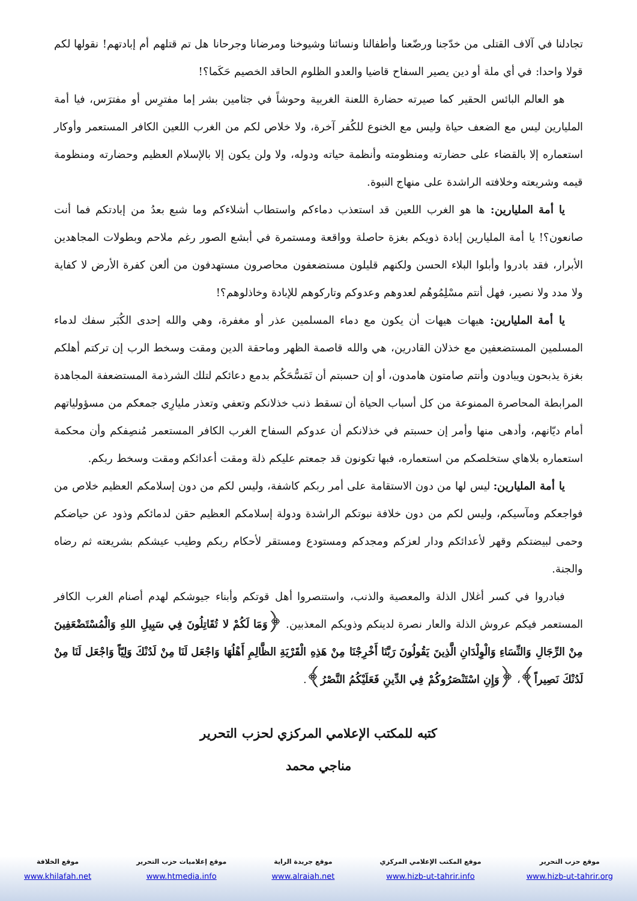تجادلنا في آلاف القتلى من خدّجنا ورضّعنا وأطفالنا ونسائنا وشيوخنا ومرضانا وجرحانا هل تم قتلهم أم إبادتهم! نقولها لكم قولا واحدا: في أي ملة أو دين يصير السفاح قاضيا والعدو الظلوم الحاقد الخصيم حَكَما؟!
هو العالم البائس الحقير كما صيرته حضارة اللعنة الغربية وحوشاً في جثامين بشر إما مفترِس أو مفترَس، فيا أمة المليارين ليس مع الضعف حياة وليس مع الخنوع للكُفر آخرة، ولا خلاص لكم من الغرب اللعين الكافر المستعمر وأوكار استعماره إلا بالقضاء على حضارته ومنظومته وأنظمة حياته ودوله، ولا ولن يكون إلا بالإسلام العظيم وحضارته ومنظومة قيمه وشريعته وخلافته الراشدة على منهاج النبوة.
يا أمة المليارين: ها هو الغرب اللعين قد استعذب دماءكم واستطاب أشلاءكم وما شبع بعدُ من إبادتكم فما أنت صانعون؟! يا أمة المليارين إبادة ذويكم بغزة حاصلة وواقعة ومستمرة في أبشع الصور رغم ملاحم وبطولات المجاهدين الأبرار، فقد بادروا وأبلوا البلاء الحسن ولكنهم قليلون مستضعفون محاصرون مستهدفون من ألعن كفرة الأرض لا كفاية ولا مدد ولا نصير، فهل أنتم مسْلِمُوهُم لعدوهم وعدوكم وتاركوهم للإبادة وخاذلوهم؟!
يا أمة المليارين: هيهات هيهات أن يكون مع دماء المسلمين عذر أو مغفرة، وهي والله إحدى الكُبَر سفك لدماء المسلمين المستضعفين مع خذلان القادرين، هي والله قاصمة الظهر وماحقة الدين ومقت وسخط الرب إن تركتم أهلكم بغزة يذبحون ويبادون وأنتم صامتون هامدون، أو إن حسبتم أن تَمَسُّحَكُم بدمع دعائكم لتلك الشرذمة المستضعفة المجاهدة المرابطة المحاصرة الممنوعة من كل أسباب الحياة أن تسقط ذنب خذلانكم وتعفي وتعذر مليارِي جمعكم من مسؤولياتهم أمام ديّانهم، وأدهى منها وأمر إن حسبتم في خذلانكم أن عدوكم السفاح الغرب الكافر المستعمر مُنصِفكم وأن محكمة استعماره بلاهاي ستخلصكم من استعماره، فبها تكونون قد جمعتم عليكم ذلة ومقت أعدائكم ومقت وسخط ربكم.
يا أمة المليارين: ليس لها من دون الاستقامة على أمر ربكم كاشفة، وليس لكم من دون إسلامكم العظيم خلاص من فواجعكم ومآسيكم، وليس لكم من دون خلافة نبوتكم الراشدة ودولة إسلامكم العظيم حقن لدمائكم وذود عن حياضكم وحمى لبيضتكم وقهر لأعدائكم ودار لعزكم ومجدكم ومستودع ومستقر لأحكام ربكم وطيب عيشكم بشريعته ثم رضاه والجنة.
فبادروا في كسر أغلال الذلة والمعصية والذنب، واستنصروا أهل قوتكم وأبناء جيوشكم لهدم أصنام الغرب الكافر المستعمر فيكم عروش الذلة والعار نصرة لدينكم وذويكم المعذبين. ﴿وَمَا لَكُمْ لا تُقَاتِلُونَ فِي سَبِيلِ اللهِ وَالْمُسْتَضْعَفِينَ مِنْ الرِّجَالِ وَالنِّسَاءِ وَالْوِلْدَانِ الَّذِينَ يَقُولُونَ رَبَّنَا أَخْرِجْنَا مِنْ هَذِهِ الْقَرْيَةِ الظَّالِمِ أَهْلُهَا وَاجْعَل لَنَا مِنْ لَدُنْكَ وَلِيّاً وَاجْعَل لَنَا مِنْ لَدُنْكَ نَصِيراً﴾، ﴿وَإِنِ اسْتَنْصَرُوكُمْ فِي الدِّينِ فَعَلَيْكُمُ النَّصْرُ﴾.
كتبه للمكتب الإعلامي المركزي لحزب التحرير
مناجي محمد
موقع حزب التحرير
www.hizb-ut-tahrir.org
موقع المكتب الإعلامي المركزي
www.hizb-ut-tahrir.info
موقع جريدة الراية
www.alraiah.net
موقع إعلاميات حزب التحرير
www.htmedia.info
موقع الخلافة
www.khilafah.net